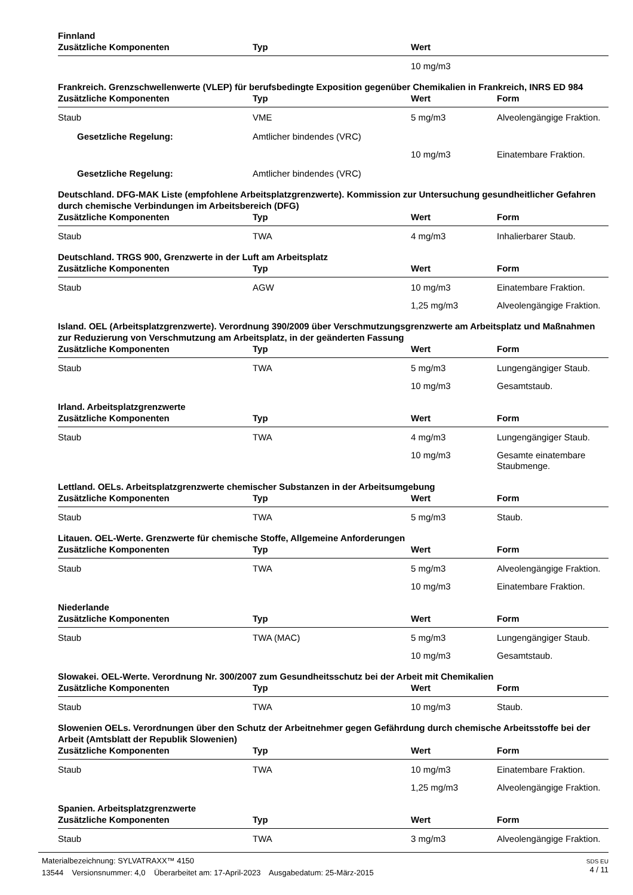Finnland
| Zusätzliche Komponenten | Typ | Wert | |
| --- | --- | --- | --- |
| | | 10 mg/m3 | |
Frankreich. Grenzschwellenwerte (VLEP) für berufsbedingte Exposition gegenüber Chemikalien in Frankreich, INRS ED 984
| Zusätzliche Komponenten | Typ | Wert | Form |
| --- | --- | --- | --- |
| Staub | VME | 5 mg/m3 | Alveolengängige Fraktion. |
| Gesetzliche Regelung: | Amtlicher bindendes (VRC) | | |
| | | 10 mg/m3 | Einatembare Fraktion. |
| Gesetzliche Regelung: | Amtlicher bindendes (VRC) | | |
Deutschland. DFG-MAK Liste (empfohlene Arbeitsplatzgrenzwerte). Kommission zur Untersuchung gesundheitlicher Gefahren durch chemische Verbindungen im Arbeitsbereich (DFG)
| Zusätzliche Komponenten | Typ | Wert | Form |
| --- | --- | --- | --- |
| Staub | TWA | 4 mg/m3 | Inhalierbarer Staub. |
Deutschland. TRGS 900, Grenzwerte in der Luft am Arbeitsplatz
| Zusätzliche Komponenten | Typ | Wert | Form |
| --- | --- | --- | --- |
| Staub | AGW | 10 mg/m3 | Einatembare Fraktion. |
| | | 1,25 mg/m3 | Alveolengängige Fraktion. |
Island. OEL (Arbeitsplatzgrenzwerte). Verordnung 390/2009 über Verschmutzungsgrenzwerte am Arbeitsplatz und Maßnahmen zur Reduzierung von Verschmutzung am Arbeitsplatz, in der geänderten Fassung
| Zusätzliche Komponenten | Typ | Wert | Form |
| --- | --- | --- | --- |
| Staub | TWA | 5 mg/m3 | Lungengängiger Staub. |
| | | 10 mg/m3 | Gesamtstaub. |
Irland. Arbeitsplatzgrenzwerte
| Zusätzliche Komponenten | Typ | Wert | Form |
| --- | --- | --- | --- |
| Staub | TWA | 4 mg/m3 | Lungengängiger Staub. |
| | | 10 mg/m3 | Gesamte einatembare Staubmenge. |
Lettland. OELs. Arbeitsplatzgrenzwerte chemischer Substanzen in der Arbeitsumgebung
| Zusätzliche Komponenten | Typ | Wert | Form |
| --- | --- | --- | --- |
| Staub | TWA | 5 mg/m3 | Staub. |
Litauen. OEL-Werte. Grenzwerte für chemische Stoffe, Allgemeine Anforderungen
| Zusätzliche Komponenten | Typ | Wert | Form |
| --- | --- | --- | --- |
| Staub | TWA | 5 mg/m3 | Alveolengängige Fraktion. |
| | | 10 mg/m3 | Einatembare Fraktion. |
Niederlande
| Zusätzliche Komponenten | Typ | Wert | Form |
| --- | --- | --- | --- |
| Staub | TWA (MAC) | 5 mg/m3 | Lungengängiger Staub. |
| | | 10 mg/m3 | Gesamtstaub. |
Slowakei. OEL-Werte. Verordnung Nr. 300/2007 zum Gesundheitsschutz bei der Arbeit mit Chemikalien
| Zusätzliche Komponenten | Typ | Wert | Form |
| --- | --- | --- | --- |
| Staub | TWA | 10 mg/m3 | Staub. |
Slowenien OELs. Verordnungen über den Schutz der Arbeitnehmer gegen Gefährdung durch chemische Arbeitsstoffe bei der Arbeit (Amtsblatt der Republik Slowenien)
| Zusätzliche Komponenten | Typ | Wert | Form |
| --- | --- | --- | --- |
| Staub | TWA | 10 mg/m3 | Einatembare Fraktion. |
| | | 1,25 mg/m3 | Alveolengängige Fraktion. |
Spanien. Arbeitsplatzgrenzwerte
| Zusätzliche Komponenten | Typ | Wert | Form |
| --- | --- | --- | --- |
| Staub | TWA | 3 mg/m3 | Alveolengängige Fraktion. |
SDS EU
4 / 11
Materialbezeichnung: SYLVATRAXX™ 4150
13544 Versionsnummer: 4,0 Überarbeitet am: 17-April-2023 Ausgabedatum: 25-März-2015